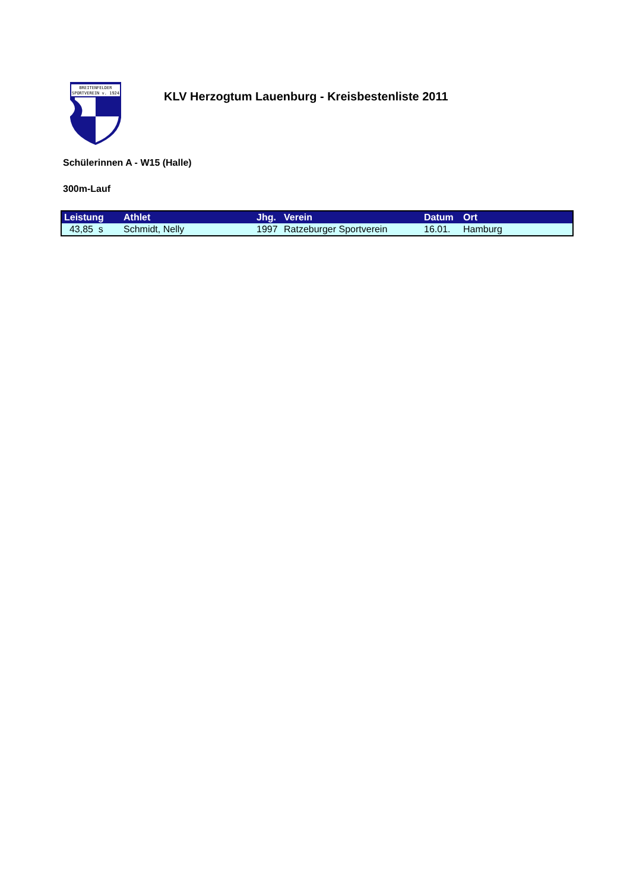BREITENFELDER
SPORTVEREIN v. 1924
KLV Herzogtum Lauenburg - Kreisbestenliste 2011
Schülerinnen A - W15 (Halle)
300m-Lauf
| Leistung | Athlet | Jhg. | Verein | Datum | Ort |
| --- | --- | --- | --- | --- | --- |
| 43,85 s | Schmidt, Nelly | 1997 | Ratzeburger Sportverein | 16.01. | Hamburg |